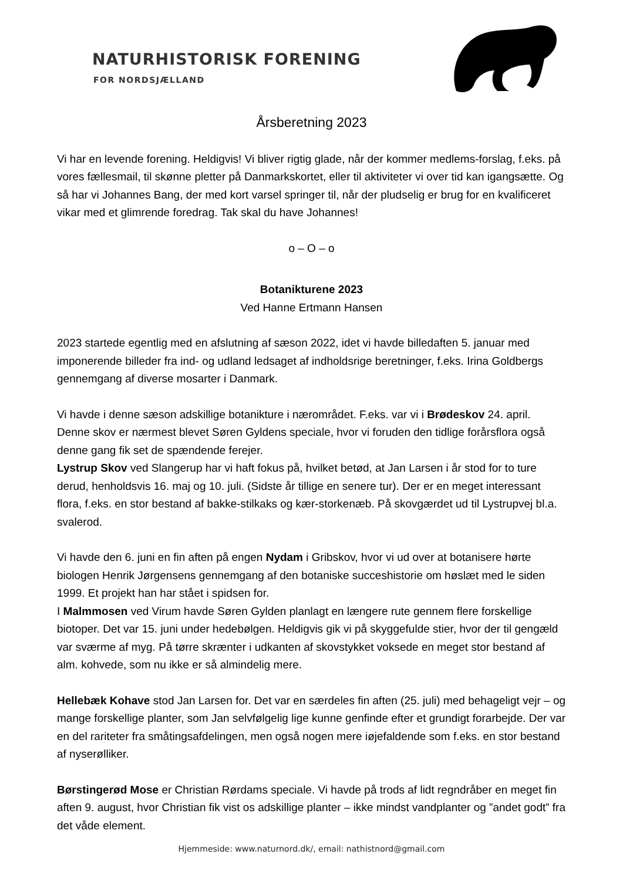NATURHISTORISK FORENING
FOR NORDSJÆLLAND
Årsberetning 2023
Vi har en levende forening. Heldigvis! Vi bliver rigtig glade, når der kommer medlems-forslag, f.eks. på vores fællesmail, til skønne pletter på Danmarkskortet, eller til aktiviteter vi over tid kan igangsætte. Og så har vi Johannes Bang, der med kort varsel springer til, når der pludselig er brug for en kvalificeret vikar med et glimrende foredrag. Tak skal du have Johannes!
o – O – o
Botanikturene 2023
Ved Hanne Ertmann Hansen
2023 startede egentlig med en afslutning af sæson 2022, idet vi havde billedaften 5. januar med imponerende billeder fra ind- og udland ledsaget af indholdsrige beretninger, f.eks. Irina Goldbergs gennemgang af diverse mosarter i Danmark.
Vi havde i denne sæson adskillige botanikture i nærområdet. F.eks. var vi i Brødeskov 24. april. Denne skov er nærmest blevet Søren Gyldens speciale, hvor vi foruden den tidlige forårsflora også denne gang fik set de spændende ferejer.
Lystrup Skov ved Slangerup har vi haft fokus på, hvilket betød, at Jan Larsen i år stod for to ture derud, henholdsvis 16. maj og 10. juli. (Sidste år tillige en senere tur). Der er en meget interessant flora, f.eks. en stor bestand af bakke-stilkaks og kær-storkenæb. På skovgærdet ud til Lystrupvej bl.a. svalerod.
Vi havde den 6. juni en fin aften på engen Nydam i Gribskov, hvor vi ud over at botanisere hørte biologen Henrik Jørgensens gennemgang af den botaniske succeshistorie om høslæt med le siden 1999. Et projekt han har stået i spidsen for.
I Malmmosen ved Virum havde Søren Gylden planlagt en længere rute gennem flere forskellige biotoper. Det var 15. juni under hedebølgen. Heldigvis gik vi på skyggefulde stier, hvor der til gengæld var sværme af myg. På tørre skrænter i udkanten af skovstykket voksede en meget stor bestand af alm. kohvede, som nu ikke er så almindelig mere.
Hellebæk Kohave stod Jan Larsen for. Det var en særdeles fin aften (25. juli) med behageligt vejr – og mange forskellige planter, som Jan selvfølgelig lige kunne genfinde efter et grundigt forarbejde. Der var en del rariteter fra småtingsafdelingen, men også nogen mere iøjefaldende som f.eks. en stor bestand af nyserølliker.
Børstingerød Mose er Christian Rørdams speciale. Vi havde på trods af lidt regndråber en meget fin aften 9. august, hvor Christian fik vist os adskillige planter – ikke mindst vandplanter og ”andet godt” fra det våde element.
Hjemmeside: www.naturnord.dk/, email: nathistnord@gmail.com